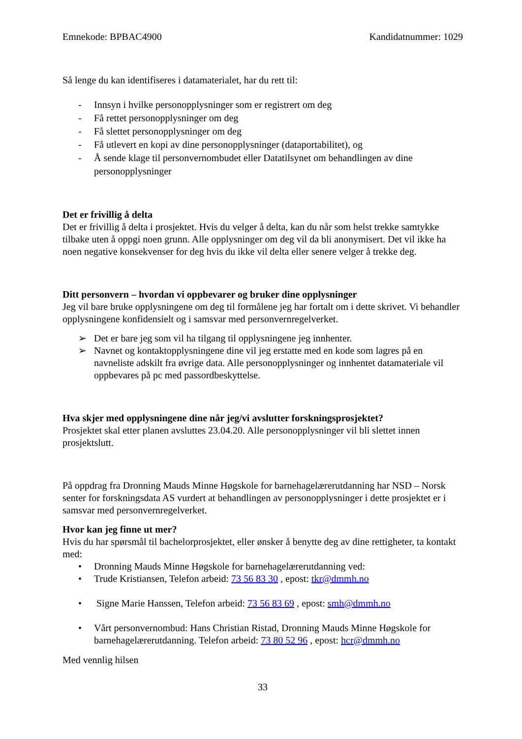Emnekode: BPBAC4900 Kandidatnummer: 1029
Så lenge du kan identifiseres i datamaterialet, har du rett til:
- Innsyn i hvilke personopplysninger som er registrert om deg
- Få rettet personopplysninger om deg
- Få slettet personopplysninger om deg
- Få utlevert en kopi av dine personopplysninger (dataportabilitet), og
- Å sende klage til personvernombudet eller Datatilsynet om behandlingen av dine personopplysninger
Det er frivillig å delta
Det er frivillig å delta i prosjektet. Hvis du velger å delta, kan du når som helst trekke samtykke tilbake uten å oppgi noen grunn. Alle opplysninger om deg vil da bli anonymisert. Det vil ikke ha noen negative konsekvenser for deg hvis du ikke vil delta eller senere velger å trekke deg.
Ditt personvern – hvordan vi oppbevarer og bruker dine opplysninger
Jeg vil bare bruke opplysningene om deg til formålene jeg har fortalt om i dette skrivet. Vi behandler opplysningene konfidensielt og i samsvar med personvernregelverket.
➢ Det er bare jeg som vil ha tilgang til opplysningene jeg innhenter.
➢ Navnet og kontaktopplysningene dine vil jeg erstatte med en kode som lagres på en navneliste adskilt fra øvrige data. Alle personopplysninger og innhentet datamateriale vil oppbevares på pc med passordbeskyttelse.
Hva skjer med opplysningene dine når jeg/vi avslutter forskningsprosjektet?
Prosjektet skal etter planen avsluttes 23.04.20. Alle personopplysninger vil bli slettet innen prosjektslutt.
På oppdrag fra Dronning Mauds Minne Høgskole for barnehagelærerutdanning har NSD – Norsk senter for forskningsdata AS vurdert at behandlingen av personopplysninger i dette prosjektet er i samsvar med personvernregelverket.
Hvor kan jeg finne ut mer?
Hvis du har spørsmål til bachelorprosjektet, eller ønsker å benytte deg av dine rettigheter, ta kontakt med:
• Dronning Mauds Minne Høgskole for barnehagelærerutdanning ved:
• Trude Kristiansen, Telefon arbeid: 73 56 83 30 , epost: tkr@dmmh.no
• Signe Marie Hanssen, Telefon arbeid: 73 56 83 69 , epost: smh@dmmh.no
• Vårt personvernombud: Hans Christian Ristad, Dronning Mauds Minne Høgskole for barnehagelærerutdanning. Telefon arbeid: 73 80 52 96 , epost: hcr@dmmh.no
Med vennlig hilsen
33